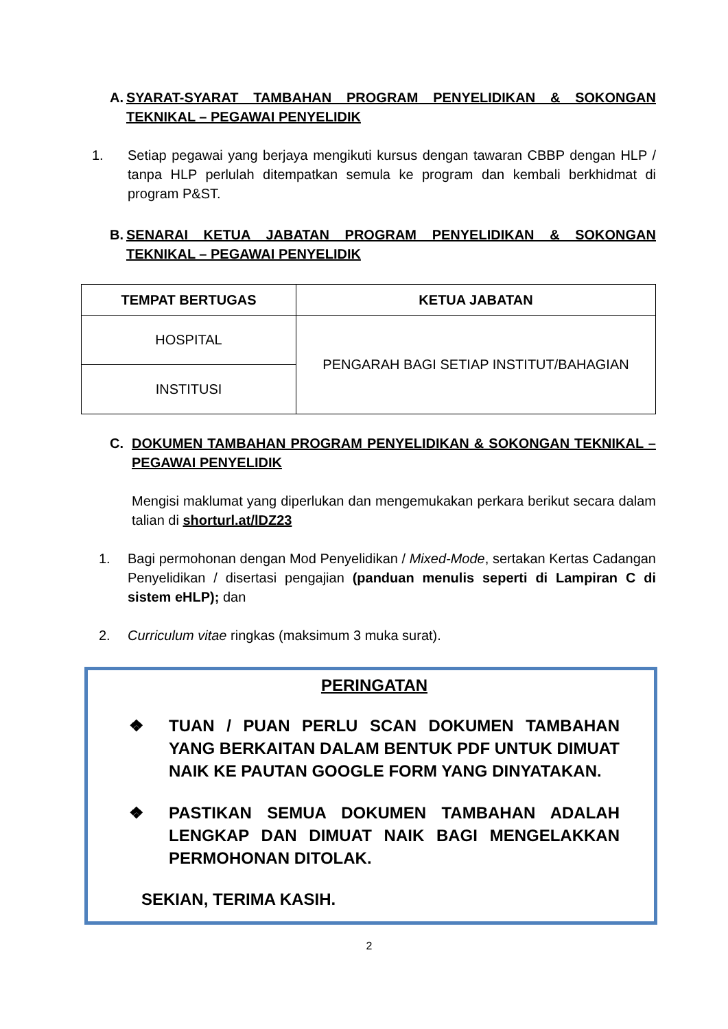A. SYARAT-SYARAT TAMBAHAN PROGRAM PENYELIDIKAN & SOKONGAN TEKNIKAL – PEGAWAI PENYELIDIK
1. Setiap pegawai yang berjaya mengikuti kursus dengan tawaran CBBP dengan HLP / tanpa HLP perlulah ditempatkan semula ke program dan kembali berkhidmat di program P&ST.
B. SENARAI KETUA JABATAN PROGRAM PENYELIDIKAN & SOKONGAN TEKNIKAL – PEGAWAI PENYELIDIK
| TEMPAT BERTUGAS | KETUA JABATAN |
| --- | --- |
| HOSPITAL | PENGARAH BAGI SETIAP INSTITUT/BAHAGIAN |
| INSTITUSI | |
C. DOKUMEN TAMBAHAN PROGRAM PENYELIDIKAN & SOKONGAN TEKNIKAL – PEGAWAI PENYELIDIK
Mengisi maklumat yang diperlukan dan mengemukakan perkara berikut secara dalam talian di shorturl.at/lDZ23
1. Bagi permohonan dengan Mod Penyelidikan / Mixed-Mode, sertakan Kertas Cadangan Penyelidikan / disertasi pengajian (panduan menulis seperti di Lampiran C di sistem eHLP); dan
2. Curriculum vitae ringkas (maksimum 3 muka surat).
PERINGATAN
❖ TUAN / PUAN PERLU SCAN DOKUMEN TAMBAHAN YANG BERKAITAN DALAM BENTUK PDF UNTUK DIMUAT NAIK KE PAUTAN GOOGLE FORM YANG DINYATAKAN.
❖ PASTIKAN SEMUA DOKUMEN TAMBAHAN ADALAH LENGKAP DAN DIMUAT NAIK BAGI MENGELAKKAN PERMOHONAN DITOLAK.
SEKIAN, TERIMA KASIH.
2